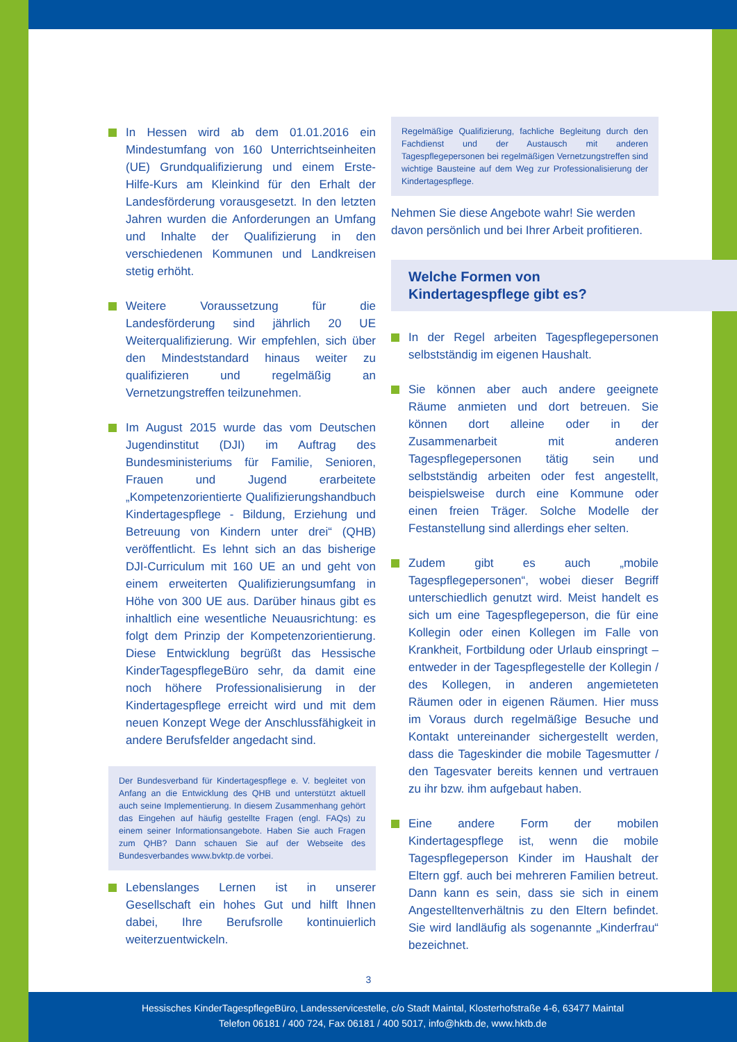In Hessen wird ab dem 01.01.2016 ein Mindestumfang von 160 Unterrichtseinheiten (UE) Grundqualifizierung und einem Erste-Hilfe-Kurs am Kleinkind für den Erhalt der Landesförderung vorausgesetzt. In den letzten Jahren wurden die Anforderungen an Umfang und Inhalte der Qualifizierung in den verschiedenen Kommunen und Landkreisen stetig erhöht.
Weitere Voraussetzung für die Landesförderung sind jährlich 20 UE Weiterqualifizierung. Wir empfehlen, sich über den Mindeststandard hinaus weiter zu qualifizieren und regelmäßig an Vernetzungstreffen teilzunehmen.
Im August 2015 wurde das vom Deutschen Jugendinstitut (DJI) im Auftrag des Bundesministeriums für Familie, Senioren, Frauen und Jugend erarbeitete „Kompetenzorientierte Qualifizierungshandbuch Kindertagespflege - Bildung, Erziehung und Betreuung von Kindern unter drei“ (QHB) veröffentlicht. Es lehnt sich an das bisherige DJI-Curriculum mit 160 UE an und geht von einem erweiterten Qualifizierungsumfang in Höhe von 300 UE aus. Darüber hinaus gibt es inhaltlich eine wesentliche Neuausrichtung: es folgt dem Prinzip der Kompetenzorientierung. Diese Entwicklung begrüßt das Hessische KinderTagespflegeBüro sehr, da damit eine noch höhere Professionalisierung in der Kindertagespflege erreicht wird und mit dem neuen Konzept Wege der Anschlussfähigkeit in andere Berufsfelder angedacht sind.
Der Bundesverband für Kindertagespflege e. V. begleitet von Anfang an die Entwicklung des QHB und unterstützt aktuell auch seine Implementierung. In diesem Zusammenhang gehört das Eingehen auf häufig gestellte Fragen (engl. FAQs) zu einem seiner Informationsangebote. Haben Sie auch Fragen zum QHB? Dann schauen Sie auf der Webseite des Bundesverbandes www.bvktp.de vorbei.
Lebenslanges Lernen ist in unserer Gesellschaft ein hohes Gut und hilft Ihnen dabei, Ihre Berufsrolle kontinuierlich weiterzuentwickeln.
Regelmäßige Qualifizierung, fachliche Begleitung durch den Fachdienst und der Austausch mit anderen Tagespflegepersonen bei regelmäßigen Vernetzungstreffen sind wichtige Bausteine auf dem Weg zur Professionalisierung der Kindertagespflege.
Nehmen Sie diese Angebote wahr! Sie werden davon persönlich und bei Ihrer Arbeit profitieren.
Welche Formen von
Kindertagespflege gibt es?
In der Regel arbeiten Tagespflegepersonen selbstständig im eigenen Haushalt.
Sie können aber auch andere geeignete Räume anmieten und dort betreuen. Sie können dort alleine oder in der Zusammenarbeit mit anderen Tagespflegepersonen tätig sein und selbstständig arbeiten oder fest angestellt, beispielsweise durch eine Kommune oder einen freien Träger. Solche Modelle der Festanstellung sind allerdings eher selten.
Zudem gibt es auch „mobile Tagespflegepersonen“, wobei dieser Begriff unterschiedlich genutzt wird. Meist handelt es sich um eine Tagespflegeperson, die für eine Kollegin oder einen Kollegen im Falle von Krankheit, Fortbildung oder Urlaub einspringt – entweder in der Tagespflegestelle der Kollegin / des Kollegen, in anderen angemieteten Räumen oder in eigenen Räumen. Hier muss im Voraus durch regelmäßige Besuche und Kontakt untereinander sichergestellt werden, dass die Tageskinder die mobile Tagesmutter / den Tagesvater bereits kennen und vertrauen zu ihr bzw. ihm aufgebaut haben.
Eine andere Form der mobilen Kindertagespflege ist, wenn die mobile Tagespflegeperson Kinder im Haushalt der Eltern ggf. auch bei mehreren Familien betreut. Dann kann es sein, dass sie sich in einem Angestelltenverhältnis zu den Eltern befindet. Sie wird landläufig als sogenannte „Kinderfrau“ bezeichnet.
3
Hessisches KinderTagespflegeBüro, Landesservicestelle, c/o Stadt Maintal, Klosterhofstraße 4-6, 63477 Maintal
Telefon 06181 / 400 724, Fax 06181 / 400 5017, info@hktb.de, www.hktb.de